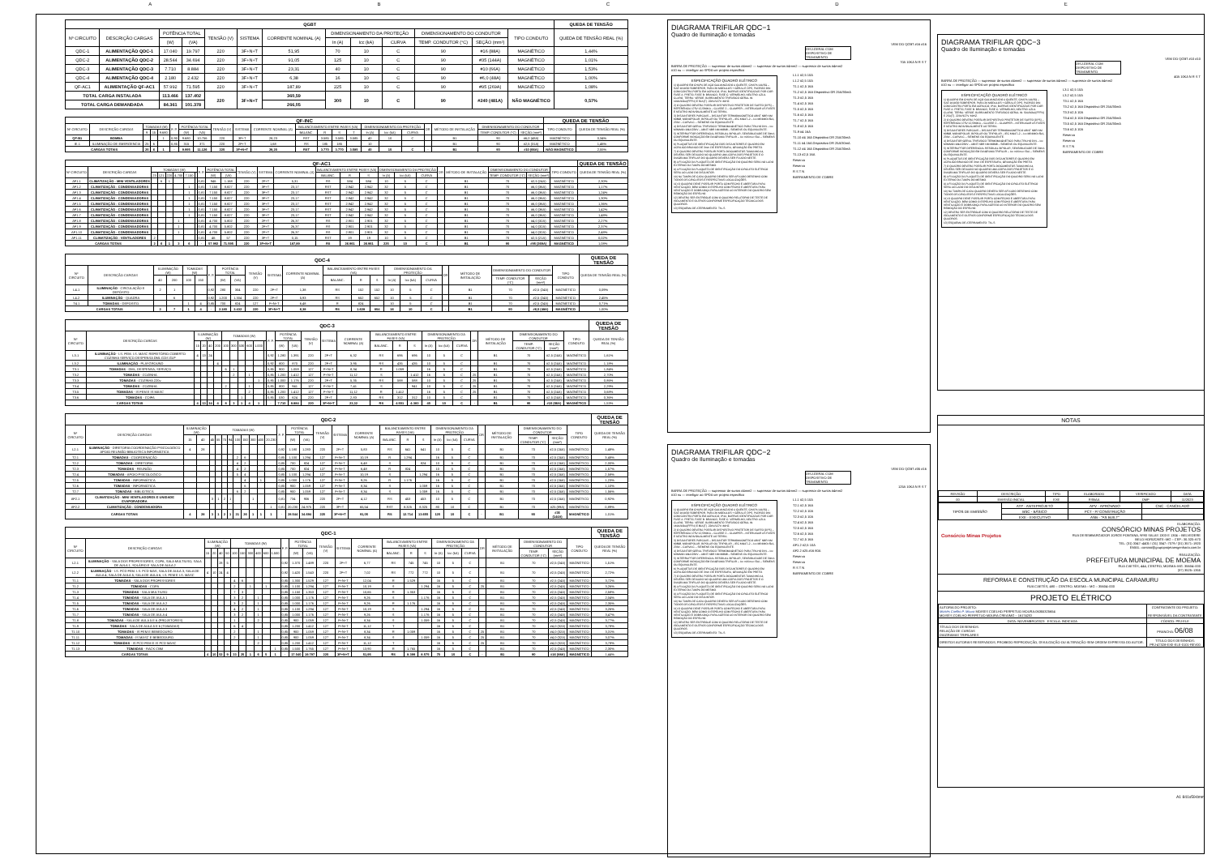ABCDE
| QGBT | | | | | | | | | | | | | QUEDA DE TENSÃO | |
| --- | --- | --- | --- | --- | --- | --- | --- | --- | --- | --- | --- | --- | --- | --- |
| Nº CIRCUITO | DESCRIÇÃO CARGAS | POTÊNCIA TOTAL | | TENSÃO (V) | SISTEMA | CORRENTE NOMINAL (A) | DIMENSIONAMENTO DA PROTEÇÃO | | | DIMENSIONAMENTO DO CONDUTOR | | TIPO CONDUTO | QUEDA DE TENSÃO REAL (%) | |
| | | (W) | (VA) | | | | In (A) | Icc (kA) | CURVA | TEMP. CONDUTOR (°C) | SEÇÃO (mm²) | | | |
| QDC-1 | ALIMENTAÇÃO QDC-1 | 17.040 | 19.797 | 220 | 3F+N+T | 51,95 | 70 | 10 | C | 90 | #16 (88A) | MAGNÉTICO | 1,44% | |
| QDC-2 | ALIMENTAÇÃO QDC-2 | 28.544 | 34.694 | 220 | 3F+N+T | 91,05 | 125 | 10 | C | 90 | #35 (144A) | MAGNÉTICO | 1,01% | |
| QDC-3 | ALIMENTAÇÃO QDC-3 | 7.710 | 8.884 | 220 | 3F+N+T | 23,31 | 40 | 10 | C | 90 | #10 (66A) | MAGNÉTICO | 1,53% | |
| QDC-4 | ALIMENTAÇÃO QDC-4 | 2.180 | 2.432 | 220 | 3F+N+T | 6,38 | 16 | 10 | C | 90 | #6,0 (48A) | MAGNÉTICO | 1,00% | |
| QF-AC1 | ALIMENTAÇÃO QF-AC1 | 57.992 | 71.595 | 220 | 3F+N+T | 187,89 | 225 | 10 | C | 90 | #95 (269A) | MAGNÉTICO | 1,08% | |
| TOTAL CARGA INSTALADA | | 113.466 | 137.402 | 220 | 3F+N+T | 360,59 | 300 | 10 | C | 90 | #240 (481A) | NÃO MAGNÉTICO | 0,57% | |
| TOTAL CARGA DEMANDADA | | 84.361 | 101.378 | | | 266,05 | | | | | | | | |
| QF-INC | | | | | | | | | | | | | | | | | | | | | | QUEDA DE TENSÃO | |
| --- | --- | --- | --- | --- | --- | --- | --- | --- | --- | --- | --- | --- | --- | --- | --- | --- | --- | --- | --- | --- | --- | --- | --- |
| Nº CIRCUITO | DESCRIÇÃO CARGAS | TOMADAS (W) | | | F. P. | POTÊNCIA TOTAL | | TENSÃO (V) | SISTEMA | CORRENTE NOMINAL (A) | BALANCEAMENTO ENTRE FASES (VA) | | | | DIMENSIONAMENTO DA PROTEÇÃO | | | DR | MÉTODO DE INSTALAÇÃO | DIMENSIONAMENTO DO CONDUTOR | | TIPO CONDUTO | QUEDA DE TENSÃO REAL (%) |
| | | 9 | 15 | 9.680 | | (W) | (VA) | | | | BALANC. | R | S | T | In (A) | Icc (kA) | CURVA | | | TEMP. CONDUTOR (°C) | SEÇÃO (mm²) | | |
| QF-B1 | BOMBA | | | 1 | 0,90 | 9.680 | 10.756 | 220 | 3F+T | 28,23 | RST | 3.585 | 3.585 | 3.585 | 40 | 10 | C | | B1 | 90 | #6,0 (48A) | MAGNÉTICO | 0,34% |
| IE.1 | ILUMINAÇÃO DE EMERGENCIA | 25 | 6 | | 0,85 | 315 | 371 | 220 | 2F+T | 1,68 | RS | 185 | 185 | | 10 | | | | B1 | 90 | #2,5 (31A) | MAGNÉTICO | 1,46% |
| CARGAS TOTAIS | | 25 | 6 | 1 | - | 9.995 | 11.126 | 220 | 3F+N+T | 29,20 | RST | 3.770 | 3.770 | 3.585 | 40 | 10 | C | - | B1 | 90 | #10 (66A) | NÃO MAGNÉTICO | 2,55% |
| QF-AC1 | | | | | | | | | | | | | | | | | | | | | | | | | QUEDA DE TENSÃO |
| --- | --- | --- | --- | --- | --- | --- | --- | --- | --- | --- | --- | --- | --- | --- | --- | --- | --- | --- | --- | --- | --- | --- | --- | --- | --- |
| Nº CIRCUITO | DESCRIÇÃO CARGAS | TOMADAS (W) | | | | | | F. P. | POTÊNCIA TOTAL | | TENSÃO (V) | SISTEMA | CORRENTE NOMINAL (A) | BALANCEAMENTO ENTRE FASES (VA) | | | DIMENSIONAMENTO DA PROTEÇÃO | | | DR | MÉTODO DE INSTALAÇÃO | DIMENSIONAMENTO DO CONDUTOR | | TIPO CONDUTO | QUEDA DE TENSÃO REAL (%) |
| | | 23 | 121 | 220 | 4.700 | 7.150 | | | (W) | (VA) | | | | BALANC. | R | S | In (A) | Icc (kA) | CURVA | | | TEMP. CONDUTOR (°C) | SEÇÃO (mm²) | | |
| AF1.1 | CLIMATIZAÇÃO - MINI VENTILADORES | | 6 | 1 | | | | 0,81 | 946 | 1.168 | 220 | 2F+T | 5,31 | RS | 584 | 584 | 10 | 5 | C | | B1 | 70 | #2,5 (24A) | MAGNÉTICO | 2,30% |
| AF1.2 | CLIMATIZAÇÃO - CONDENSADORAS | | | | | 1 | | 0,81 | 7.150 | 8.827 | 220 | 3F+T | 23,17 | RST | 2.942 | 2.942 | 32 | 5 | C | | B1 | 70 | #6,0 (36A) | MAGNÉTICO | 1,17% |
| AF1.3 | CLIMATIZAÇÃO - CONDENSADORAS | | | | | 1 | | 0,81 | 7.150 | 8.827 | 220 | 3F+T | 23,17 | RST | 2.942 | 2.942 | 32 | 5 | C | | B1 | 70 | #6,0 (36A) | MAGNÉTICO | 1,24% |
| AF1.4 | CLIMATIZAÇÃO - CONDENSADORAS | | | | | 1 | | 0,81 | 7.150 | 8.827 | 220 | 3F+T | 23,17 | RST | 2.942 | 2.942 | 32 | 5 | C | | B1 | 70 | #6,0 (36A) | MAGNÉTICO | 1,30% |
| AF1.5 | CLIMATIZAÇÃO - CONDENSADORAS | | | | | 1 | | 0,81 | 7.150 | 8.827 | 220 | 3F+T | 23,17 | RST | 2.942 | 2.942 | 32 | 5 | C | | B1 | 70 | #6,0 (36A) | MAGNÉTICO | 1,36% |
| AF1.6 | CLIMATIZAÇÃO - CONDENSADORAS | | | | | 1 | | 0,81 | 7.150 | 8.827 | 220 | 3F+T | 23,17 | RST | 2.942 | 2.942 | 32 | 5 | C | | B1 | 70 | #6,0 (36A) | MAGNÉTICO | 1,42% |
| AF1.7 | CLIMATIZAÇÃO - CONDENSADORAS | | | | | 1 | | 0,81 | 7.150 | 8.827 | 220 | 3F+T | 23,17 | RST | 2.942 | 2.942 | 32 | 5 | C | | B1 | 70 | #6,0 (36A) | MAGNÉTICO | 1,48% |
| AF1.8 | CLIMATIZAÇÃO - CONDENSADORAS | | | | 1 | | | 0,81 | 4.700 | 5.802 | 220 | 2F+T | 26,37 | RS | 2.901 | 2.901 | 32 | 5 | C | | B1 | 70 | #4,0 (32A) | MAGNÉTICO | 2,27% |
| AF1.9 | CLIMATIZAÇÃO - CONDENSADORAS | | | | 1 | | | 0,81 | 4.700 | 5.802 | 220 | 2F+T | 26,37 | RS | 2.901 | 2.901 | 32 | 5 | C | | B1 | 70 | #4,0 (32A) | MAGNÉTICO | 2,37% |
| AF1.10 | CLIMATIZAÇÃO - CONDENSADORAS | | | | 1 | | | 0,81 | 4.700 | 5.802 | 220 | 2F+T | 26,37 | RS | 2.901 | 2.901 | 32 | 5 | C | | B1 | 70 | #4,0 (32A) | MAGNÉTICO | 2,48% |
| AF1.11 | CLIMATIZAÇÃO - VENTILADORES | 2 | | | | | | 0,81 | 46 | 57 | 220 | 3F+T | 0,15 | RST | 19 | 19 | 10 | 5 | C | | B1 | 70 | #2,5 (21A) | MAGNÉTICO | 0,02% |
| CARGAS TOTAIS | | 2 | 6 | 1 | 3 | 6 | | - | 57.992 | 71.595 | 220 | 3F+N+T | 187,89 | RS | 26.961 | 26.961 | 225 | 10 | C | - | B1 | 90 | #95 (269A) | MAGNÉTICO | 1,08% |
| QDC-4 | | | | | | | | | | | | | | | | | | | | | | | QUEDA DE TENSÃO |
| --- | --- | --- | --- | --- | --- | --- | --- | --- | --- | --- | --- | --- | --- | --- | --- | --- | --- | --- | --- | --- | --- | --- | --- |
| Nº CIRCUITO | DESCRIÇÃO CARGAS | ILUMINAÇÃO (W) | | TOMADAS (W) | | F. P. | POTÊNCIA TOTAL | | TENSÃO (V) | SISTEMA | CORRENTE NOMINAL (A) | BALANCEAMENTO ENTRE FASES (VA) | | | DIMENSIONAMENTO DA PROTEÇÃO | | | DR | MÉTODO DE INSTALAÇÃO | DIMENSIONAMENTO DO CONDUTOR | | TIPO CONDUTO | QUEDA DE TENSÃO REAL (%) |
| | | 40 | 200 | 100 | 150 | | (W) | (VA) | | | | BALANC. | R | S | In (A) | Icc (kA) | CURVA | | | TEMP. CONDUTOR (°C) | SEÇÃO (mm²) | | |
| L4.1 | ILUMINAÇÃO - CIRCULAÇÃO E DEPÓSITO | 2 | 1 | | | 0,92 | 280 | 304 | 220 | 2F+T | 1,38 | RS | 152 | 152 | 10 | 5 | C | | B1 | 70 | #2,5 (24A) | MAGNÉTICO | 0,09% |
| L4.2 | ILUMINAÇÃO - QUADRA | | 6 | | | 0,92 | 1.200 | 1.304 | 220 | 2F+T | 5,93 | RS | 652 | 652 | 10 | 5 | C | | B1 | 70 | #2,5 (24A) | MAGNÉTICO | 2,45% |
| T4.1 | TOMADAS - DEPOSITO | | | 1 | 4 | 0,85 | 700 | 824 | 127 | F+N+T | 6,48 | R | 824 | | 10 | 5 | C | | B1 | 70 | #2,5 (24A) | MAGNÉTICO | 0,71% |
| CARGAS TOTAIS | | 2 | 7 | 1 | 4 | - | 2.180 | 2.432 | 220 | 3F+N+T | 6,38 | RS | 1.628 | 804 | 16 | 10 | C | - | B1 | 90 | #6,0 (48A) | MAGNÉTICO | 1,00% |
| QDC-3 | | | | | | | | | | | | | | | | | | | | | | | | | | | | | QUEDA DE TENSÃO |
| --- | --- | --- | --- | --- | --- | --- | --- | --- | --- | --- | --- | --- | --- | --- | --- | --- | --- | --- | --- | --- | --- | --- | --- | --- | --- | --- | --- | --- | --- |
| Nº CIRCUITO | DESCRIÇÃO CARGAS | ILUMINAÇÃO (W) | | | | TOMADAS (W) | | | | | | F. P. | POTÊNCIA TOTAL | | TENSÃO (V) | SISTEMA | CORRENTE NOMINAL (A) | BALANCEAMENTO ENTRE FASES (VA) | | | DIMENSIONAMENTO DA PROTEÇÃO | | | DR | MÉTODO DE INSTALAÇÃO | DIMENSIONAMENTO DO CONDUTOR | | TIPO CONDUTO | QUEDA DE TENSÃO REAL (%) |
| | | 15 | 20 | 40 | 200 | 100 | 300 | 530 | 600 | 1.000 | | | (W) | (VA) | | | | BALANC. | R | S | In (A) | Icc (kA) | CURVA | | | TEMP. CONDUTOR (°C) | SEÇÃO (mm²) | | |
| L3.1 | ILUMINAÇÃO - I.S. FEM. I.S. MASC REFEITÓRIO COBERTO COZINHA SERVIÇO DESPENSA DML GÁS GLP | 4 | 13 | 24 | | | | | | | | 0,92 | 1.280 | 1.391 | 220 | 2F+T | 6,32 | RS | 696 | 696 | 10 | 5 | C | | B1 | 70 | #2,5 (24A) | MAGNÉTICO | 1,61% |
| L3.2 | ILUMINAÇÃO - PLAYGROUND | | | | 4 | | | | | | | 0,92 | 800 | 870 | 220 | 2F+T | 3,95 | RS | 435 | 435 | 10 | 5 | C | | B1 | 70 | #2,5 (24A) | MAGNÉTICO | 1,18% |
| T3.1 | TOMADAS - DML, DESPENSA, SERVIÇO | | | | | 6 | 1 | | | | | 0,85 | 900 | 1.059 | 127 | F+N+T | 8,34 | R | 1.059 | | 16 | 5 | C | | B1 | 70 | #2,5 (24A) | MAGNÉTICO | 1,84% |
| T3.2 | TOMADAS - COZINHA | | | | | | 2 | | 1 | | | 0,85 | 1.200 | 1.412 | 127 | F+N+T | 11,12 | S | | 1.412 | 16 | 5 | C | 25 | B1 | 70 | #2,5 (24A) | MAGNÉTICO | 2,70% |
| T3.3 | TOMADAS - COZINHA 220v | | | | | | | | | 1 | | 0,85 | 1.000 | 1.176 | 220 | 2F+T | 5,35 | RS | 588 | 588 | 10 | 5 | C | 25 | B1 | 70 | #2,5 (24A) | MAGNÉTICO | 0,86% |
| T3.4 | TOMADAS - COZINHA | | | | | 2 | | | 1 | | | 0,85 | 800 | 941 | 127 | F+N+T | 7,41 | S | | 941 | 10 | 5 | C | 25 | B1 | 70 | #2,5 (24A) | MAGNÉTICO | 2,29% |
| T3.5 | TOMADAS - IS FEM E IS MASC | | | | | | | | 2 | | | 0,85 | 1.200 | 1.412 | 127 | F+N+T | 11,12 | R | 1.412 | | 16 | 5 | C | 25 | B1 | 70 | #2,5 (24A) | MAGNÉTICO | 3,68% |
| T3.6 | TOMADAS - COIFA | | | | | | | 1 | | | | 0,85 | 530 | 624 | 220 | 2F+T | 2,83 | RS | 312 | 312 | 10 | 5 | C | | B1 | 70 | #2,5 (24A) | MAGNÉTICO | 0,36% |
| CARGAS TOTAIS | | 4 | 13 | 24 | 4 | 8 | 3 | 1 | 4 | 1 | | - | 7.710 | 8.884 | 220 | 3F+N+T | 23,32 | RS | 4.501 | 4.383 | 40 | 10 | C | - | B1 | 90 | #10 (66A) | MAGNÉTICO | 1,53% |
| QDC-2 | | | | | | | | | | | | | | | | | | | | | | | | | | | | | | QUEDA DE TENSÃO |
| --- | --- | --- | --- | --- | --- | --- | --- | --- | --- | --- | --- | --- | --- | --- | --- | --- | --- | --- | --- | --- | --- | --- | --- | --- | --- | --- | --- | --- | --- | --- |
| Nº CIRCUITO | DESCRIÇÃO CARGAS | ILUMINAÇÃO (W) | | TOMADAS (W) | | | | | | | | | F. P. | POTÊNCIA TOTAL | | TENSÃO (V) | SISTEMA | CORRENTE NOMINAL (A) | BALANCEAMENTO ENTRE FASES (VA) | | | DIMENSIONAMENTO DA PROTEÇÃO | | | DR | MÉTODO DE INSTALAÇÃO | DIMENSIONAMENTO DO CONDUTOR | | TIPO CONDUTO | QUEDA DE TENSÃO REAL (%) |
| | | 15 | 40 | 45 | 55 | 75 | 94 | 100 | 150 | 300 | 400 | 20.230 | | (W) | (VA) | | | | BALANC. | R | S | In (A) | Icc (kA) | CURVA | | | TEMP. CONDUTOR (°C) | SEÇÃO (mm²) | | |
| L2.1 | ILUMINAÇÃO - DIRETORIA COORDENAÇÃO PSICOLOGICO APOIO REUNIÃO BIBLIOTECA INFORMÁTICA | 4 | 28 | | | | | | | | | | 0,92 | 1.180 | 1.283 | 220 | 2F+T | 5,83 | RS | 641 | 641 | 10 | 5 | C | | B1 | 70 | #2,5 (24A) | MAGNÉTICO | 1,48% |
| T2.1 | TOMADAS - COORDENAÇÃO | | | | | | | 2 | 6 | | | | 0,85 | 1.100 | 1.294 | 127 | F+N+T | 10,19 | R | 1.294 | | 16 | 5 | C | | B1 | 70 | #2,5 (24A) | MAGNÉTICO | 3,48% |
| T2.2 | TOMADAS - DIRETORIA | | | | | | | 4 | 2 | | | | 0,85 | 700 | 824 | 127 | F+N+T | 6,48 | S | | 824 | 10 | 5 | C | | B1 | 70 | #2,5 (24A) | MAGNÉTICO | 2,00% |
| T2.3 | TOMADAS - REUNIÃO | | | | | | | 4 | 2 | | | | 0,85 | 700 | 824 | 127 | F+N+T | 6,48 | R | 824 | | 10 | 5 | C | | B1 | 70 | #2,5 (24A) | MAGNÉTICO | 1,57% |
| T2.4 | TOMADAS - APOIO PSICOLÓGICO | | | | | | | 5 | 4 | | | | 0,85 | 1.100 | 1.294 | 127 | F+N+T | 10,19 | S | | 1.294 | 16 | 5 | C | | B1 | 70 | #2,5 (24A) | MAGNÉTICO | 2,58% |
| T2.5 | TOMADAS - INFORMÁTICA | | | | | | | | 4 | | 1 | | 0,85 | 1.000 | 1.176 | 127 | F+N+T | 9,26 | R | 1.176 | | 16 | 5 | C | | B1 | 70 | #2,5 (24A) | MAGNÉTICO | 1,23% |
| T2.6 | TOMADAS - INFORMÁTICA | | | | | | | | 6 | | | | 0,85 | 900 | 1.059 | 127 | F+N+T | 8,34 | S | | 1.059 | 16 | 5 | C | | B1 | 70 | #2,5 (24A) | MAGNÉTICO | 1,10% |
| T2.7 | TOMADAS - BIBLIOTECA | | | | | | | 6 | 2 | | | | 0,85 | 900 | 1.059 | 127 | F+N+T | 8,34 | S | | 1.059 | 16 | 5 | C | | B1 | 70 | #2,5 (24A) | MAGNÉTICO | 1,56% |
| AF2.1 | CLIMATIZAÇÃO - MINI VENTILADORES E UNIDADE EVAPORADORA | | | 3 | 1 | 2 | 1 | | | 1 | | | 0,81 | 734 | 906 | 220 | 2F+T | 4,12 | RS | 453 | 453 | 10 | 5 | C | | B1 | 70 | #2,5 (24A) | MAGNÉTICO | 0,92% |
| AF2.2 | CLIMATIZAÇÃO - CONDENSADORA | | | | | | | | | | | 1 | 0,81 | 20.230 | 24.975 | 220 | 3F+T | 65,54 | RST | 8.325 | 8.325 | 80 | 10 | C | | B1 | 70 | #25 (89A) | MAGNÉTICO | 0,89% |
| CARGAS TOTAIS | | 4 | 28 | 3 | 1 | 2 | 1 | 21 | 26 | 1 | 1 | 1 | - | 28.544 | 34.694 | 220 | 3F+N+T | 91,05 | RS | 12.714 | 13.655 | 125 | 10 | C | - | B1 | 90 | #35 (144A) | MAGNÉTICO | 1,01% |
| QDC-1 | | | | | | | | | | | | | | | | | | | | | | | | | | | | | QUEDA DE TENSÃO |
| --- | --- | --- | --- | --- | --- | --- | --- | --- | --- | --- | --- | --- | --- | --- | --- | --- | --- | --- | --- | --- | --- | --- | --- | --- | --- | --- | --- | --- | --- |
| Nº CIRCUITO | DESCRIÇÃO CARGAS | ILUMINAÇÃO (W) | | | | TOMADAS (W) | | | | | | F. P. | POTÊNCIA TOTAL | | TENSÃO (V) | SISTEMA | CORRENTE NOMINAL (A) | BALANCEAMENTO ENTRE FASES (VA) | | | DIMENSIONAMENTO DA PROTEÇÃO | | | DR | MÉTODO DE INSTALAÇÃO | DIMENSIONAMENTO DO CONDUTOR | | TIPO CONDUTO | QUEDA DE TENSÃO REAL (%) |
| | | 15 | 20 | 40 | 50 | 100 | 150 | 300 | 400 | 600 | 1.500 | | (W) | (VA) | | | | BALANC. | R | S | In (A) | Icc (kA) | CURVA | | | TEMP. CONDUTOR (°C) | SEÇÃO (mm²) | | |
| L2.1 | ILUMINAÇÃO - SALA DOS PROFESSORES, COPA, SALA MULTIUSO, SALA DE AULA 1, SOLÁRIO E SALA DE AULA 2 | | | 28 | 5 | | | | | | | 0,92 | 1.370 | 1.489 | 220 | 2F+T | 6,77 | RS | 745 | 745 | 10 | 5 | C | | B1 | 70 | #2,5 (24A) | MAGNÉTICO | 1,51% |
| L2.2 | ILUMINAÇÃO - I.S. PCD FEM. I.S. PCD MAS, SALA DE AULA 3, SALA DE AULA 4, SALA DE AULA 5, SALA DE AULA 6, I.S. FEM E I.S. MASC | 4 | 10 | 24 | 4 | | | | | | | 0,92 | 1.420 | 1.543 | 220 | 2F+T | 7,02 | RS | 772 | 772 | 10 | 5 | C | | B1 | 70 | #2,5 (24A) | MAGNÉTICO | 2,72% |
| T1.1 | TOMADAS - SALA DOS PROFESSORES | | | | | 4 | 6 | | | | | 0,85 | 1.300 | 1.529 | 127 | F+N+T | 12,04 | R | 1.529 | | 16 | 5 | C | | B1 | 70 | #2,5 (24A) | MAGNÉTICO | 3,72% |
| T1.2 | TOMADAS - COPA | | | | | 2 | | 1 | | 1 | | 0,85 | 1.100 | 1.294 | 127 | F+N+T | 10,19 | S | | 1.294 | 16 | 5 | C | 25 | B1 | 70 | #2,5 (24A) | MAGNÉTICO | 3,26% |
| T1.3 | TOMADAS - SALA MULTIUSO | | | | | 7 | 3 | | | | | 0,85 | 1.150 | 1.353 | 127 | F+N+T | 10,65 | R | 1.353 | | 16 | 5 | C | | B1 | 70 | #2,5 (24A) | MAGNÉTICO | 2,58% |
| T1.4 | TOMADAS - SALA DE AULA 1 | | | | | 3 | 2 | | 1 | | | 0,85 | 1.000 | 1.176 | 127 | F+N+T | 9,26 | S | | 1.176 | 16 | 5 | C | | B1 | 70 | #2,5 (24A) | MAGNÉTICO | 2,04% |
| T1.5 | TOMADAS - SALA DE AULA 2 | | | | | 3 | 2 | | 1 | | | 0,85 | 1.000 | 1.176 | 127 | F+N+T | 9,26 | R | 1.176 | | 16 | 5 | C | | B1 | 70 | #2,5 (24A) | MAGNÉTICO | 2,35% |
| T1.6 | TOMADAS - SALA DE AULA 3 | | | | | 4 | 2 | | 1 | | | 0,85 | 1.100 | 1.294 | 127 | F+N+T | 10,19 | S | | 1.294 | 16 | 5 | C | | B1 | 70 | #2,5 (24A) | MAGNÉTICO | 3,26% |
| T1.7 | TOMADAS - SALA DE AULA 4 | | | | | 3 | 2 | | 1 | | | 0,85 | 1.000 | 1.176 | 127 | F+N+T | 9,26 | S | | 1.176 | 16 | 5 | C | | B1 | 70 | #2,5 (24A) | MAGNÉTICO | 3,47% |
| T1.8 | TOMADAS - SALA DE AULA 5 E 6 (PROJETORES) | | | | | 1 | | | 2 | | | 0,85 | 900 | 1.059 | 127 | F+N+T | 8,34 | S | | 1.059 | 16 | 5 | C | | B1 | 70 | #2,5 (24A) | MAGNÉTICO | 3,77% |
| T1.9 | TOMADAS - SALA DE AULA 5 E 6 (TOMADAS) | | | | | 6 | 4 | | | | | 0,85 | 1.200 | 1.412 | 127 | F+N+T | 11,12 | T | | | 16 | 5 | C | | B1 | 70 | #4,0 (32A) | MAGNÉTICO | 3,78% |
| T1.10 | TOMADAS - IS FEM E BEBEDOURO | | | | | 2 | | | 1 | | | 0,85 | 900 | 1.059 | 127 | F+N+T | 8,34 | R | 1.059 | | 16 | 5 | C | 25 | B1 | 70 | #4,0 (32A) | MAGNÉTICO | 3,31% |
| T1.11 | TOMADAS - IS MASC E BEBEDOURO | | | | | 2 | | | 1 | | | 0,85 | 900 | 1.059 | 127 | F+N+T | 8,34 | S | | 1.059 | 16 | 5 | C | 25 | B1 | 70 | #4,0 (32A) | MAGNÉTICO | 3,07% |
| T1.12 | TOMADAS - IS PCD FEM E IS PCD MASC | | | | | | | | 2 | | | 0,85 | 1.200 | 1.412 | 127 | F+N+T | 11,12 | T | | | 16 | 5 | C | 25 | B1 | 70 | #4,0 (32A) | MAGNÉTICO | 3,78% |
| T1.13 | TOMADAS - RACK CBM | | | | | | | | | | 1 | 0,85 | 1.500 | 1.765 | 127 | F+N+T | 13,90 | R | 1.765 | | 16 | 5 | C | | B1 | 70 | #2,5 (24A) | MAGNÉTICO | 2,30% |
| CARGAS TOTAIS | | 4 | 10 | 52 | 9 | 33 | 25 | 1 | 6 | 5 | 1 | - | 17.040 | 19.797 | 220 | 3F+N+T | 51,95 | RS | 8.399 | 8.575 | 70 | 10 | C | - | B1 | 90 | #16 (88A) | MAGNÉTICO | 1,44% |
DIAGRAMA TRIFILAR QDC−1
Quadro de Iluminação e tomadas
VEM DO QGBT #16 #16
DISJ.GERAL COM DISPOSITIVO DE TRAVAMENTO
70A 10KA N R S T
BARRA DE PROTEÇÃO — supressor de surtos #4mm2 — supressor de surtos #4mm2 — supressor de surtos #4mm2
#10 nu — interligar ao SPDA ver projeto específico
ESPECIFICAÇÃO QUADRO ELÉTRICO
1) QUADRO EM CHAPA DE AÇO GALVANIZADO A QUENTE, CHAPA 14USG – SAE 1010/20 SOBREPOR, PARA 36 MÓDULOS + GERAL E DPS, PADRÃO DIN COM CONTRA PORTA EM ACRILICO, IP44, BARRAS IDENTIFICADAS POR COR FASE A: PRETO, FASE B: BRANCO, FASE C: VERMELHO, NEUTRO: AZUL CLARO, TERRA: VERDE. BARRAMENTO TRIFÁSICO GERAL IN: 100A/10kA(FFFN) E 50A(T). 220V/127V. 60HZ.
2) O QUADRO DEVERÁ POSSUIR DISPOSITIVO PROTETOR DE SURTO (DPS) – REFERÊNCIA 175V 12,5/60KA – CLASSE 2 – CLAMPER – INTERLIGAR AS FASES E NEUTRO INDIVIDUALMENTE AO TERRA.
3) DISJUNTORES PARCIAIS – DISJUNTOR TERMOMAGNÉTICO ABNT NBR NM 60898, MONOPOLAR, BIPOLAR OU TRIPOLAR – IEC 60947–2 – Icc MÍNIMO=5kA, 230V – CURVA C – SIEMENS OU EQUIVALENTE.
4) DISJUNTOR GERAL TRIFÁSICO TERMOMAGNÉTICO PARA TRILHO DIN – Icc MÍNIMO=10kA/230V – ABNT NBR NM 60898 – SIEMENS OU EQUIVALENTE.
5) INTERRUPTOR DIFERENCIAL RESIDUAL BIPOLAR, SENSIBILIDADE DE 30mA CONFORME INDICAÇÃO EM DIAGRAMA TRIFILAR – Icc mínimo= 5kA – SIEMENS OU EQUIVALENTE.
6) PLAQUETAS DE IDENTIFICAÇÃO DOS DISJUNTORES E QUADRO EM ACRILICO BRANCO DE 3mm DE ESPESSURA, GRAVAÇÃO EM PRETO.
7) O QUADRO DEVERÁ POSSUIR PORTA DOCUMENTOS TAMANHO A4, DEVERÁ SER DEIXADO NO QUADRO UMA CÓPIA DOS PROJETOS E O DIAGRAMA TRIFILAR DO QUADRO DEVERÁ SER FIXADO NESTE.
8) A FIXAÇÃO DA PLAQUETA DE IDENTIFICAÇÃO DO QUADRO SERÁ NO LADO EXTERNO DA TAMPA DO MESMO.
9) A FIXAÇÃO DA PLAQUETA DE IDENTIFICAÇÃO DO CIRCUITO ELÉTRICO SERÁ AO LADO DO DISJUNTOR.
10) NA TAMPA DE CADA QUADRO DEVERÁ SER AFIXADO DESENHO COM TODOS OS CIRCUITOS E RESPECTIVAS LOCALIZAÇÕES.
11) O QUADRO DEVE POSSUIR PORTA COM FECHO E ABERTURA PARA VENTILAÇÃO, BEM COMO O ESPELHO COM FECHO E ABERTURA PARA VENTILAÇÃO E DOBRADIÇA PARA ACESSO AO INTERIOR DO QUADRO SEM REMOÇÃO DO ESPELHO.
12) DEVERÁ SER ENTREGUE COM O QUADRO RELATÓRIO DE TESTE DE ISOLAMENTO E OUTROS CONFORME ESPECIFICAÇÃO TÉCNICA DOS QUADROS.
13) ESQUEMA DE ATERRAMENTO: TN–S
L1.1 #2,5 10A
L1.2 #2,5 10A
T1.1 #2,5 16A
T1.2 #2,5 16A Dispositivo DR 25A/30mA
T1.3 #2,5 16A
T1.4 #2,5 16A
T1.5 #2,5 16A
T1.6 #2,5 16A
T1.7 #2,5 16A
T1.8 #2,5 16A
T1.9 #4 16A
T1.10 #4 16A Dispositivo DR 25A/30mA
T1.11 #4 16A Dispositivo DR 25A/30mA
T1.12 #4 16A Dispositivo DR 25A/30mA
T1.13 #2,5 16A
Reserva
Reserva
R S T N
BARRAMENTO DE COBRE
DIAGRAMA TRIFILAR QDC−2
Quadro de Iluminação e tomadas
VEM DO QGBT #35 #16
DISJ.GERAL COM DISPOSITIVO DE TRAVAMENTO
125A 10KA N R S T
BARRA DE PROTEÇÃO — supressor de surtos #4mm2 — supressor de surtos #4mm2 — supressor de surtos #4mm2
#10 nu — interligar ao SPDA ver projeto específico
ESPECIFICAÇÃO QUADRO ELÉTRICO
1) QUADRO EM CHAPA DE AÇO GALVANIZADO A QUENTE, CHAPA 14USG – SAE 1010/20 SOBREPOR, PARA 36 MÓDULOS + GERAL E DPS, PADRÃO DIN COM CONTRA PORTA EM ACRILICO, IP44, BARRAS IDENTIFICADAS POR COR FASE A: PRETO, FASE B: BRANCO, FASE C: VERMELHO, NEUTRO: AZUL CLARO, TERRA: VERDE. BARRAMENTO TRIFÁSICO GERAL IN: 160A/10kA(FFFN) E 80A(T). 220V/127V. 60HZ.
2) O QUADRO DEVERÁ POSSUIR DISPOSITIVO PROTETOR DE SURTO (DPS) – REFERÊNCIA 175V 12,5/60KA – CLASSE 2 – CLAMPER – INTERLIGAR AS FASES E NEUTRO INDIVIDUALMENTE AO TERRA.
3) DISJUNTORES PARCIAIS – DISJUNTOR TERMOMAGNÉTICO ABNT NBR NM 60898, MONOPOLAR, BIPOLAR OU TRIPOLAR – IEC 60947–2 – Icc MÍNIMO=5kA, 230V – CURVA C – SIEMENS OU EQUIVALENTE.
4) DISJUNTOR GERAL TRIFÁSICO TERMOMAGNÉTICO PARA TRILHO DIN – Icc MÍNIMO=10kA/230V – ABNT NBR NM 60898 – SIEMENS OU EQUIVALENTE.
5) INTERRUPTOR DIFERENCIAL RESIDUAL BIPOLAR, SENSIBILIDADE DE 30mA CONFORME INDICAÇÃO EM DIAGRAMA TRIFILAR – Icc mínimo= 5kA – SIEMENS OU EQUIVALENTE.
6) PLAQUETAS DE IDENTIFICAÇÃO DOS DISJUNTORES E QUADRO EM ACRILICO BRANCO DE 3mm DE ESPESSURA, GRAVAÇÃO EM PRETO.
7) O QUADRO DEVERÁ POSSUIR PORTA DOCUMENTOS TAMANHO A4, DEVERÁ SER DEIXADO NO QUADRO UMA CÓPIA DOS PROJETOS E O DIAGRAMA TRIFILAR DO QUADRO DEVERÁ SER FIXADO NESTE.
8) A FIXAÇÃO DA PLAQUETA DE IDENTIFICAÇÃO DO QUADRO SERÁ NO LADO EXTERNO DA TAMPA DO MESMO.
9) A FIXAÇÃO DA PLAQUETA DE IDENTIFICAÇÃO DO CIRCUITO ELÉTRICO SERÁ AO LADO DO DISJUNTOR.
10) NA TAMPA DE CADA QUADRO DEVERÁ SER AFIXADO DESENHO COM TODOS OS CIRCUITOS E RESPECTIVAS LOCALIZAÇÕES.
11) O QUADRO DEVE POSSUIR PORTA COM FECHO E ABERTURA PARA VENTILAÇÃO, BEM COMO O ESPELHO COM FECHO E ABERTURA PARA VENTILAÇÃO E DOBRADIÇA PARA ACESSO AO INTERIOR DO QUADRO SEM REMOÇÃO DO ESPELHO.
12) DEVERÁ SER ENTREGUE COM O QUADRO RELATÓRIO DE TESTE DE ISOLAMENTO E OUTROS CONFORME ESPECIFICAÇÃO TÉCNICA DOS QUADROS.
13) ESQUEMA DE ATERRAMENTO: TN–S
L1.1 #2,5 10A
T2.1 #2,5 16A
T2.2 #2,5 10A
T2.3 #2,5 10A
T2.4 #2,5 16A
T2.5 #2,5 16A
T2.6 #2,5 16A
T2.7 #2,5 16A
AF1.2 #2,5 10A
AF2.2 #25 #16 80A
Reserva
Reserva
R S T N
BARRAMENTO DE COBRE
DIAGRAMA TRIFILAR QDC−3
Quadro de Iluminação e tomadas
VEM DO QGBT #10 #10
DISJ.GERAL COM DISPOSITIVO DE TRAVAMENTO
40A 10KA N R S T
BARRA DE PROTEÇÃO — supressor de surtos #4mm2 — supressor de surtos #4mm2 — supressor de surtos #4mm2
#10 nu — interligar ao SPDA ver projeto específico
ESPECIFICAÇÃO QUADRO ELÉTRICO
1) QUADRO EM CHAPA DE AÇO GALVANIZADO A QUENTE, CHAPA 14USG – SAE 1010/20 SOBREPOR, PARA 30 MÓDULOS + GERAL E DPS, PADRÃO DIN COM CONTRA PORTA EM ACRILICO, IP44, BARRAS IDENTIFICADAS POR COR FASE A: PRETO, FASE B: BRANCO, FASE C: VERMELHO, NEUTRO: AZUL CLARO, TERRA: VERDE. BARRAMENTO TRIFÁSICO GERAL IN: 50A/10kA(FFFN) E 25A(T). 220V/127V. 60HZ.
2) O QUADRO DEVERÁ POSSUIR DISPOSITIVO PROTETOR DE SURTO (DPS) – REFERÊNCIA 175V 12,5/60KA – CLASSE 2 – CLAMPER – INTERLIGAR AS FASES E NEUTRO INDIVIDUALMENTE AO TERRA.
3) DISJUNTORES PARCIAIS – DISJUNTOR TERMOMAGNÉTICO ABNT NBR NM 60898, MONOPOLAR, BIPOLAR OU TRIPOLAR – IEC 60947–2 – Icc MÍNIMO=5kA, 230V – CURVA C – SIEMENS OU EQUIVALENTE.
4) DISJUNTOR GERAL TRIFÁSICO TERMOMAGNÉTICO PARA TRILHO DIN – Icc MÍNIMO=10kA/230V – ABNT NBR NM 60898 – SIEMENS OU EQUIVALENTE.
5) INTERRUPTOR DIFERENCIAL RESIDUAL BIPOLAR, SENSIBILIDADE DE 30mA CONFORME INDICAÇÃO EM DIAGRAMA TRIFILAR – Icc mínimo= 5kA – SIEMENS OU EQUIVALENTE.
6) PLAQUETAS DE IDENTIFICAÇÃO DOS DISJUNTORES E QUADRO EM ACRILICO BRANCO DE 3mm DE ESPESSURA, GRAVAÇÃO EM PRETO.
7) O QUADRO DEVERÁ POSSUIR PORTA DOCUMENTOS TAMANHO A4, DEVERÁ SER DEIXADO NO QUADRO UMA CÓPIA DOS PROJETOS E O DIAGRAMA TRIFILAR DO QUADRO DEVERÁ SER FIXADO NESTE.
8) A FIXAÇÃO DA PLAQUETA DE IDENTIFICAÇÃO DO QUADRO SERÁ NO LADO EXTERNO DA TAMPA DO MESMO.
9) A FIXAÇÃO DA PLAQUETA DE IDENTIFICAÇÃO DO CIRCUITO ELÉTRICO SERÁ AO LADO DO DISJUNTOR.
10) NA TAMPA DE CADA QUADRO DEVERÁ SER AFIXADO DESENHO COM TODOS OS CIRCUITOS E RESPECTIVAS LOCALIZAÇÕES.
11) O QUADRO DEVE POSSUIR PORTA COM FECHO E ABERTURA PARA VENTILAÇÃO, BEM COMO O ESPELHO COM FECHO E ABERTURA PARA VENTILAÇÃO E DOBRADIÇA PARA ACESSO AO INTERIOR DO QUADRO SEM REMOÇÃO DO ESPELHO.
12) DEVERÁ SER ENTREGUE COM O QUADRO RELATÓRIO DE TESTE DE ISOLAMENTO E OUTROS CONFORME ESPECIFICAÇÃO TÉCNICA DOS QUADROS.
13) ESQUEMA DE ATERRAMENTO: TN–S
L3.1 #2,5 10A
L3.2 #2,5 10A
T3.1 #2,5 16A
T3.2 #2,5 16A Dispositivo DR 25A/30mA
T3.3 #2,5 10A
T3.4 #2,5 10A Dispositivo DR 25A/30mA
T3.5 #2,5 16A Dispositivo DR 25A/30mA
T3.6 #2,5 10A
Reserva
Reserva
R S T N
BARRAMENTO DE COBRE
NOTAS
| REVISÃO | DESCRIÇÃO | TIPO | ELABORADO | VERIFICADO | DATA |
| 00 | EMISSÃO INICIAL | EXE | RSBAA | DMP | 11/2023 |
| TIPOS DE EMISSÃO | ATP - ANTEPROJETO | APV - APROVADO | CNC - CANCELADO |
| | BSC - BÁSICO | PCT - P/ CONSTRUÇÃO | |
| | EXE - EXECUTIVO | ASB - "AS BUILT" | |
Consórcio Minas Projetos ELABORAÇÃO:
CONSÓRCIO MINAS PROJETOS
RUA DESEMBARGADOR JORGE FONTANA, Nº80 SALAS 1303 E 1304 – BELVEDERE
BELO HORIZONTE–MG – CEP.: 30.320–670
TEL: (31) 3347–4405 / (31) 3347–7079 / (31) 3571–1920
EMAIL: contato@grupoprojetaengenharia.com.br
REALIZAÇÃO:
PREFEITURA MUNICIPAL DE MOEMA
RUA CAETÉS, 444, CENTRO, MOEMA–MG. 35604–000
(37) 3525–1355
REFORMA E CONSTRUÇÃO DA ESCOLA MUNICIPAL CARAMURU
RUA CAETÉS, 480 – CENTRO, MOEMA – MG – 35604–000
PROJETO ELÉTRICO
| AUTORIA DO PROJETO: Moisés Coelho P. Moura MOISES COELHO PERPETUO MOURA:06355325654 MOISÉS COELHO PERPÉTUO MOURA CREA/MG – 161742/D | CONTRATANTE DO PROJETO: RESPONSÁVEL DA CONTRATANTE |
| DATA: NOVEMBRO/2023 ESCALA: INDICADA | CÓDIGO: PRJ-ELE |
| TÍTULO DOS DESENHOS: RELAÇÃO DE CARGAS DIAGRAMAS TRIFILARES | PRANCHA: 06/08 |
| DIREITOS AUTORAIS RESERVADOS; PROIBIDO REPRODUÇÃO, DIVULGAÇÃO OU ALTERAÇÃO SEM ORDEM EXPRESSA DO AUTOR. | TÍTULO DOS DESENHOS: PRJ-47328-EXE-ELE-0101-REV00 |
A1 841x594mm